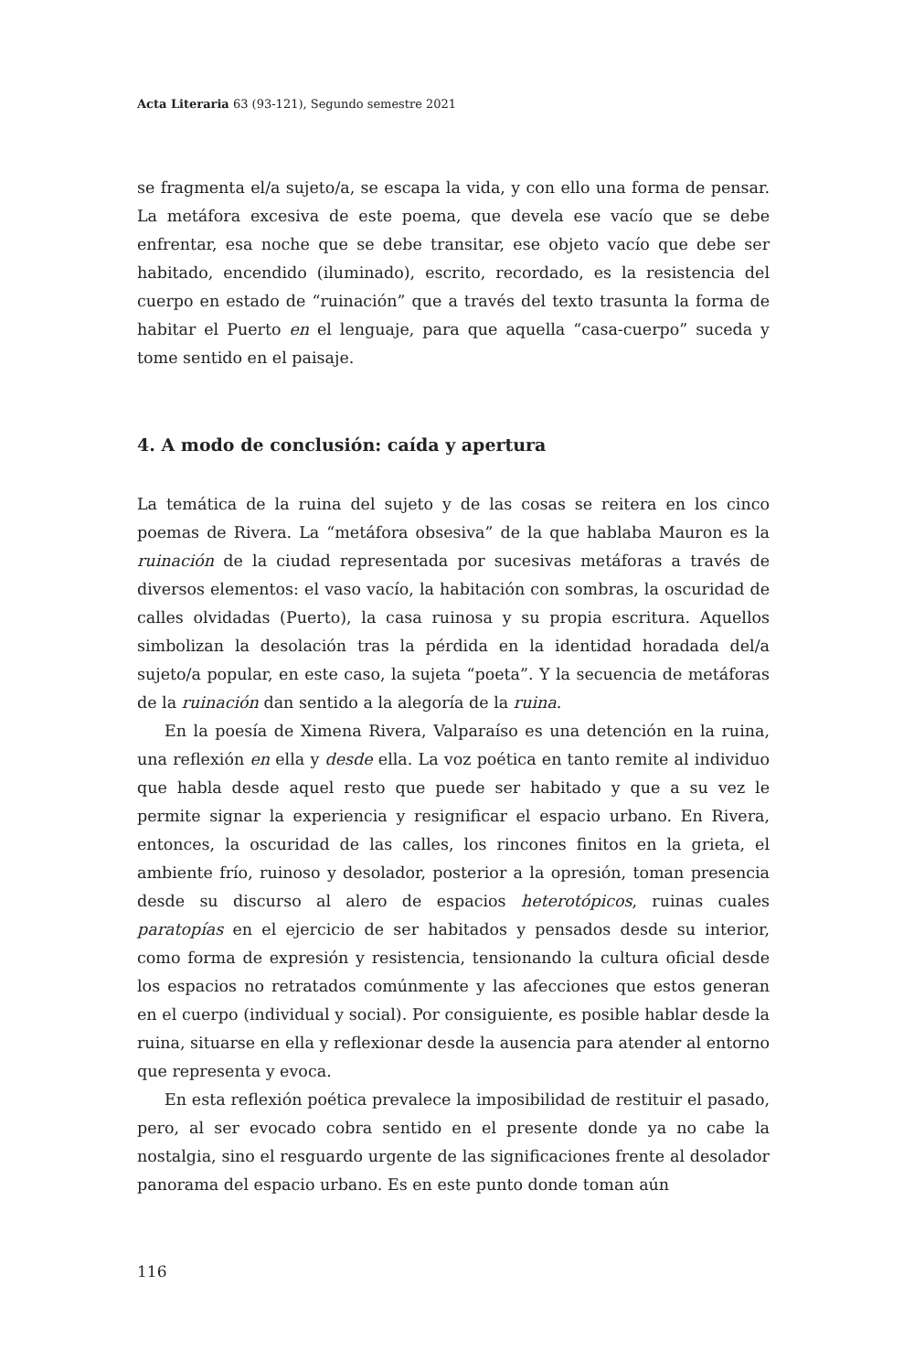Acta Literaria 63 (93-121), Segundo semestre 2021
se fragmenta el/a sujeto/a, se escapa la vida, y con ello una forma de pensar. La metáfora excesiva de este poema, que devela ese vacío que se debe enfrentar, esa noche que se debe transitar, ese objeto vacío que debe ser habitado, encendido (iluminado), escrito, recordado, es la resistencia del cuerpo en estado de “ruinación” que a través del texto trasunta la forma de habitar el Puerto en el lenguaje, para que aquella “casa-cuerpo” suceda y tome sentido en el paisaje.
4. A modo de conclusión: caída y apertura
La temática de la ruina del sujeto y de las cosas se reitera en los cinco poemas de Rivera. La “metáfora obsesiva” de la que hablaba Mauron es la ruinación de la ciudad representada por sucesivas metáforas a través de diversos elementos: el vaso vacío, la habitación con sombras, la oscuridad de calles olvidadas (Puerto), la casa ruinosa y su propia escritura. Aquellos simbolizan la desolación tras la pérdida en la identidad horadada del/a sujeto/a popular, en este caso, la sujeta “poeta”. Y la secuencia de metáforas de la ruinación dan sentido a la alegoría de la ruina.
En la poesía de Ximena Rivera, Valparaíso es una detención en la ruina, una reflexión en ella y desde ella. La voz poética en tanto remite al individuo que habla desde aquel resto que puede ser habitado y que a su vez le permite signar la experiencia y resignificar el espacio urbano. En Rivera, entonces, la oscuridad de las calles, los rincones finitos en la grieta, el ambiente frío, ruinoso y desolador, posterior a la opresión, toman presencia desde su discurso al alero de espacios heterotópicos, ruinas cuales paratopías en el ejercicio de ser habitados y pensados desde su interior, como forma de expresión y resistencia, tensionando la cultura oficial desde los espacios no retratados comúnmente y las afecciones que estos generan en el cuerpo (individual y social). Por consiguiente, es posible hablar desde la ruina, situarse en ella y reflexionar desde la ausencia para atender al entorno que representa y evoca.
En esta reflexión poética prevalece la imposibilidad de restituir el pasado, pero, al ser evocado cobra sentido en el presente donde ya no cabe la nostalgia, sino el resguardo urgente de las significaciones frente al desolador panorama del espacio urbano. Es en este punto donde toman aún
116